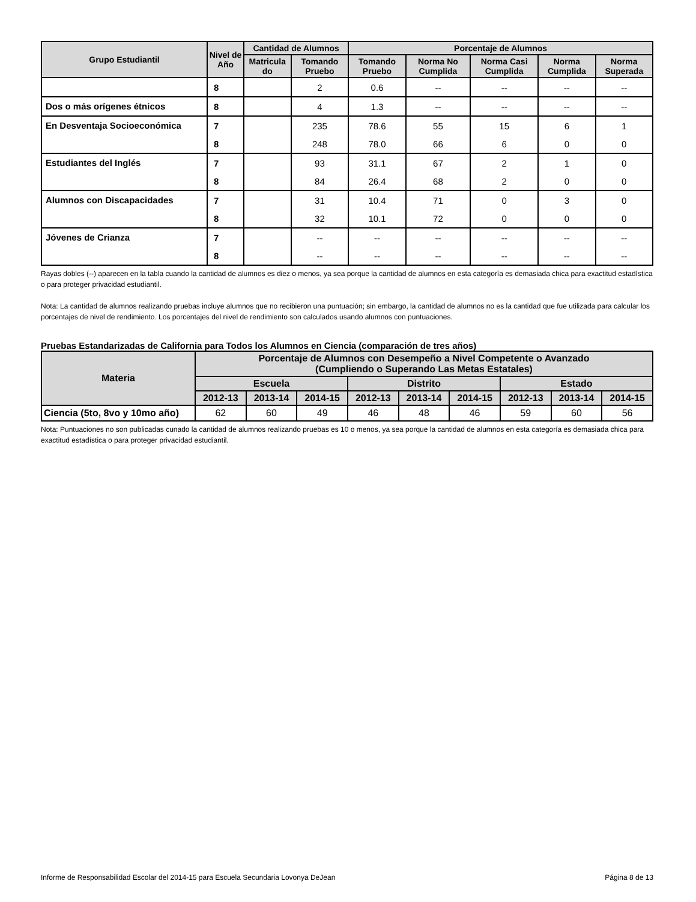| Grupo Estudiantil | Nivel de Año | Cantidad de Alumnos | | Porcentaje de Alumnos | | | | |
| --- | --- | --- | --- | --- | --- | --- | --- | --- |
| | | Matricula do | Tomando Pruebo | Tomando Pruebo | Norma No Cumplida | Norma Casi Cumplida | Norma Cumplida | Norma Superada |
| | 8 | | 2 | 0.6 | -- | -- | -- | -- |
| Dos o más orígenes étnicos | 8 | | 4 | 1.3 | -- | -- | -- | -- |
| En Desventaja Socioeconómica | 7 | | 235 | 78.6 | 55 | 15 | 6 | 1 |
| | 8 | | 248 | 78.0 | 66 | 6 | 0 | 0 |
| Estudiantes del Inglés | 7 | | 93 | 31.1 | 67 | 2 | 1 | 0 |
| | 8 | | 84 | 26.4 | 68 | 2 | 0 | 0 |
| Alumnos con Discapacidades | 7 | | 31 | 10.4 | 71 | 0 | 3 | 0 |
| | 8 | | 32 | 10.1 | 72 | 0 | 0 | 0 |
| Jóvenes de Crianza | 7 | | -- | -- | -- | -- | -- | -- |
| | 8 | | -- | -- | -- | -- | -- | -- |
Rayas dobles (--) aparecen en la tabla cuando la cantidad de alumnos es diez o menos, ya sea porque la cantidad de alumnos en esta categoría es demasiada chica para exactitud estadística o para proteger privacidad estudiantil.
Nota: La cantidad de alumnos realizando pruebas incluye alumnos que no recibieron una puntuación; sin embargo, la cantidad de alumnos no es la cantidad que fue utilizada para calcular los porcentajes de nivel de rendimiento. Los porcentajes del nivel de rendimiento son calculados usando alumnos con puntuaciones.
Pruebas Estandarizadas de California para Todos los Alumnos en Ciencia (comparación de tres años)
| Materia | Porcentaje de Alumnos con Desempeño a Nivel Competente o Avanzado (Cumpliendo o Superando Las Metas Estatales) | | | | | | | | |
| --- | --- | --- | --- | --- | --- | --- | --- | --- | --- |
| | Escuela | | | Distrito | | | Estado | | |
| | 2012-13 | 2013-14 | 2014-15 | 2012-13 | 2013-14 | 2014-15 | 2012-13 | 2013-14 | 2014-15 |
| Ciencia (5to, 8vo y 10mo año) | 62 | 60 | 49 | 46 | 48 | 46 | 59 | 60 | 56 |
Nota: Puntuaciones no son publicadas cunado la cantidad de alumnos realizando pruebas es 10 o menos, ya sea porque la cantidad de alumnos en esta categoría es demasiada chica para exactitud estadística o para proteger privacidad estudiantil.
Informe de Responsabilidad Escolar del 2014-15 para Escuela Secundaria Lovonya DeJean Página 8 de 13